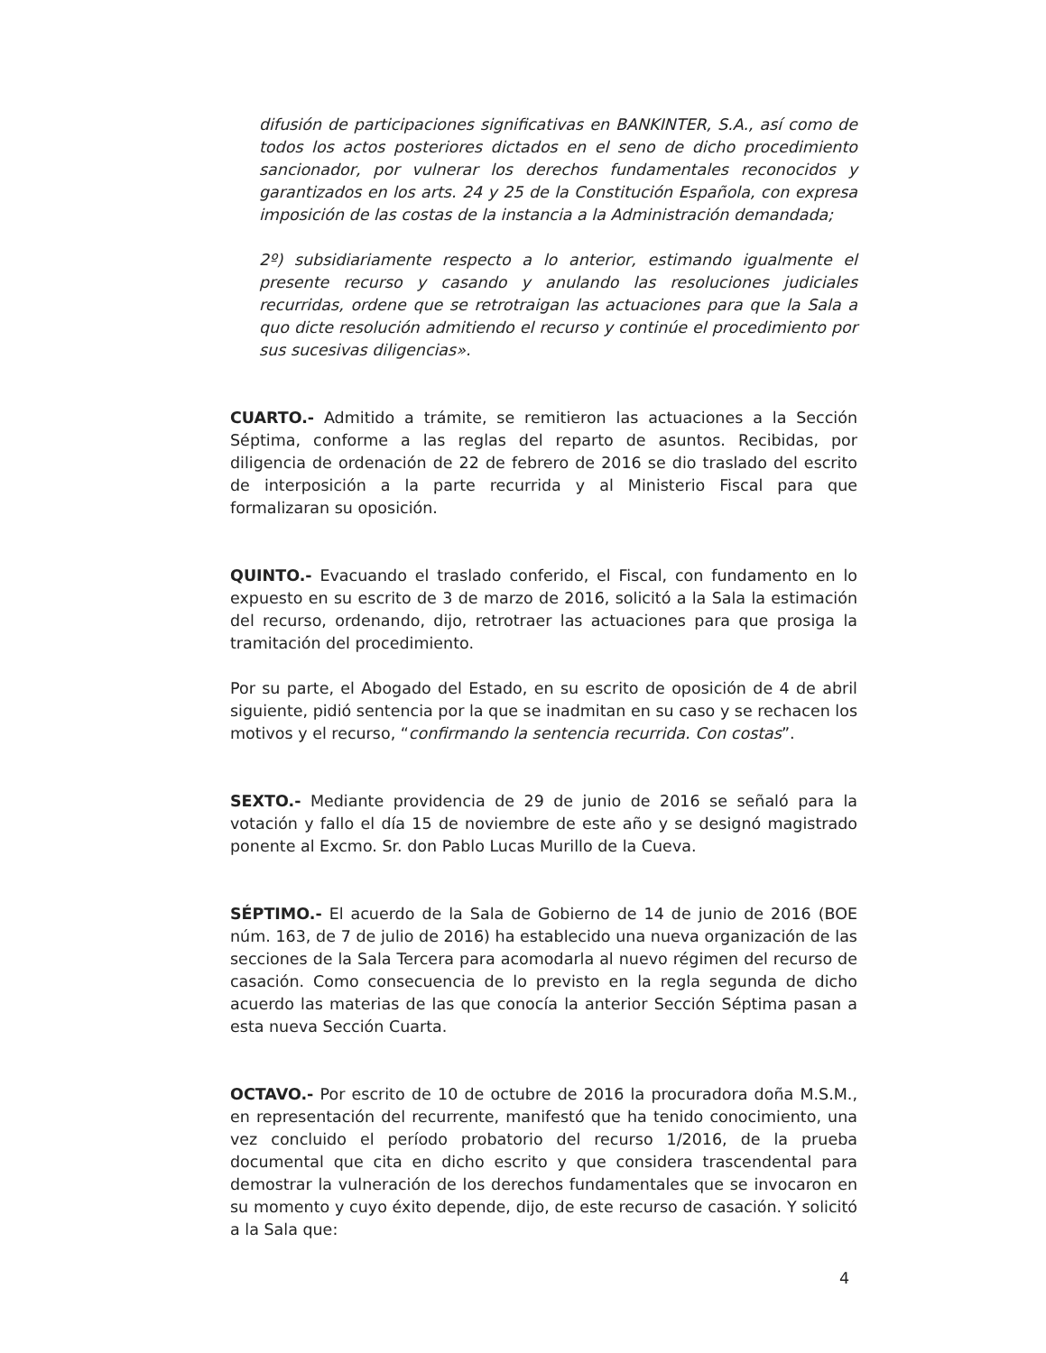difusión de participaciones significativas en BANKINTER, S.A., así como de todos los actos posteriores dictados en el seno de dicho procedimiento sancionador, por vulnerar los derechos fundamentales reconocidos y garantizados en los arts. 24 y 25 de la Constitución Española, con expresa imposición de las costas de la instancia a la Administración demandada;
2º) subsidiariamente respecto a lo anterior, estimando igualmente el presente recurso y casando y anulando las resoluciones judiciales recurridas, ordene que se retrotraigan las actuaciones para que la Sala a quo dicte resolución admitiendo el recurso y continúe el procedimiento por sus sucesivas diligencias».
CUARTO.- Admitido a trámite, se remitieron las actuaciones a la Sección Séptima, conforme a las reglas del reparto de asuntos. Recibidas, por diligencia de ordenación de 22 de febrero de 2016 se dio traslado del escrito de interposición a la parte recurrida y al Ministerio Fiscal para que formalizaran su oposición.
QUINTO.- Evacuando el traslado conferido, el Fiscal, con fundamento en lo expuesto en su escrito de 3 de marzo de 2016, solicitó a la Sala la estimación del recurso, ordenando, dijo, retrotraer las actuaciones para que prosiga la tramitación del procedimiento.
Por su parte, el Abogado del Estado, en su escrito de oposición de 4 de abril siguiente, pidió sentencia por la que se inadmitan en su caso y se rechacen los motivos y el recurso, “confirmando la sentencia recurrida. Con costas”.
SEXTO.- Mediante providencia de 29 de junio de 2016 se señaló para la votación y fallo el día 15 de noviembre de este año y se designó magistrado ponente al Excmo. Sr. don Pablo Lucas Murillo de la Cueva.
SÉPTIMO.- El acuerdo de la Sala de Gobierno de 14 de junio de 2016 (BOE núm. 163, de 7 de julio de 2016) ha establecido una nueva organización de las secciones de la Sala Tercera para acomodarla al nuevo régimen del recurso de casación. Como consecuencia de lo previsto en la regla segunda de dicho acuerdo las materias de las que conocía la anterior Sección Séptima pasan a esta nueva Sección Cuarta.
OCTAVO.- Por escrito de 10 de octubre de 2016 la procuradora doña M.S.M., en representación del recurrente, manifestó que ha tenido conocimiento, una vez concluido el período probatorio del recurso 1/2016, de la prueba documental que cita en dicho escrito y que considera trascendental para demostrar la vulneración de los derechos fundamentales que se invocaron en su momento y cuyo éxito depende, dijo, de este recurso de casación. Y solicitó a la Sala que:
4